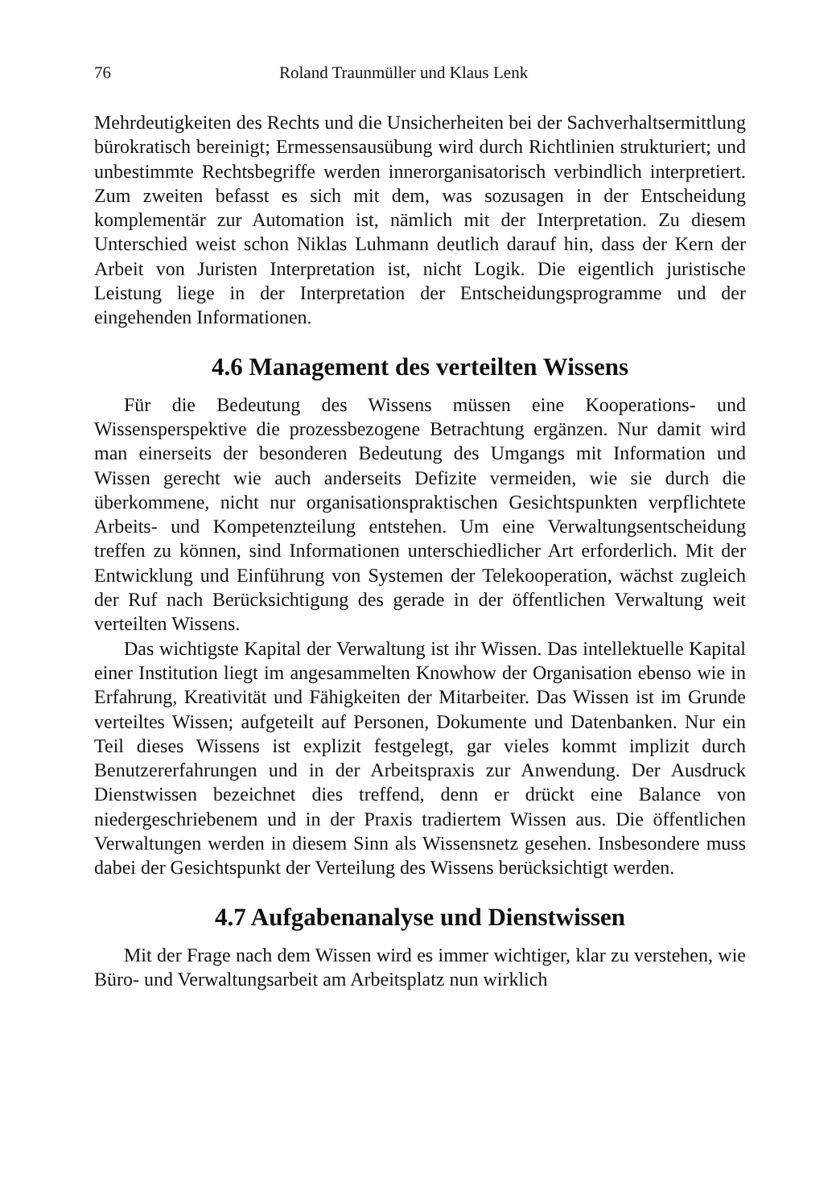76 Roland Traunmüller und Klaus Lenk
Mehrdeutigkeiten des Rechts und die Unsicherheiten bei der Sachverhaltsermittlung bürokratisch bereinigt; Ermessensausübung wird durch Richtlinien strukturiert; und unbestimmte Rechtsbegriffe werden innerorganisatorisch verbindlich interpretiert. Zum zweiten befasst es sich mit dem, was sozusagen in der Entscheidung komplementär zur Automation ist, nämlich mit der Interpretation. Zu diesem Unterschied weist schon Niklas Luhmann deutlich darauf hin, dass der Kern der Arbeit von Juristen Interpretation ist, nicht Logik. Die eigentlich juristische Leistung liege in der Interpretation der Entscheidungsprogramme und der eingehenden Informationen.
4.6 Management des verteilten Wissens
Für die Bedeutung des Wissens müssen eine Kooperations- und Wissensperspektive die prozessbezogene Betrachtung ergänzen. Nur damit wird man einerseits der besonderen Bedeutung des Umgangs mit Information und Wissen gerecht wie auch anderseits Defizite vermeiden, wie sie durch die überkommene, nicht nur organisationspraktischen Gesichtspunkten verpflichtete Arbeits- und Kompetenzteilung entstehen. Um eine Verwaltungsentscheidung treffen zu können, sind Informationen unterschiedlicher Art erforderlich. Mit der Entwicklung und Einführung von Systemen der Telekooperation, wächst zugleich der Ruf nach Berücksichtigung des gerade in der öffentlichen Verwaltung weit verteilten Wissens.
Das wichtigste Kapital der Verwaltung ist ihr Wissen. Das intellektuelle Kapital einer Institution liegt im angesammelten Knowhow der Organisation ebenso wie in Erfahrung, Kreativität und Fähigkeiten der Mitarbeiter. Das Wissen ist im Grunde verteiltes Wissen; aufgeteilt auf Personen, Dokumente und Datenbanken. Nur ein Teil dieses Wissens ist explizit festgelegt, gar vieles kommt implizit durch Benutzererfahrungen und in der Arbeitspraxis zur Anwendung. Der Ausdruck Dienstwissen bezeichnet dies treffend, denn er drückt eine Balance von niedergeschriebenem und in der Praxis tradiertem Wissen aus. Die öffentlichen Verwaltungen werden in diesem Sinn als Wissensnetz gesehen. Insbesondere muss dabei der Gesichtspunkt der Verteilung des Wissens berücksichtigt werden.
4.7 Aufgabenanalyse und Dienstwissen
Mit der Frage nach dem Wissen wird es immer wichtiger, klar zu verstehen, wie Büro- und Verwaltungsarbeit am Arbeitsplatz nun wirklich